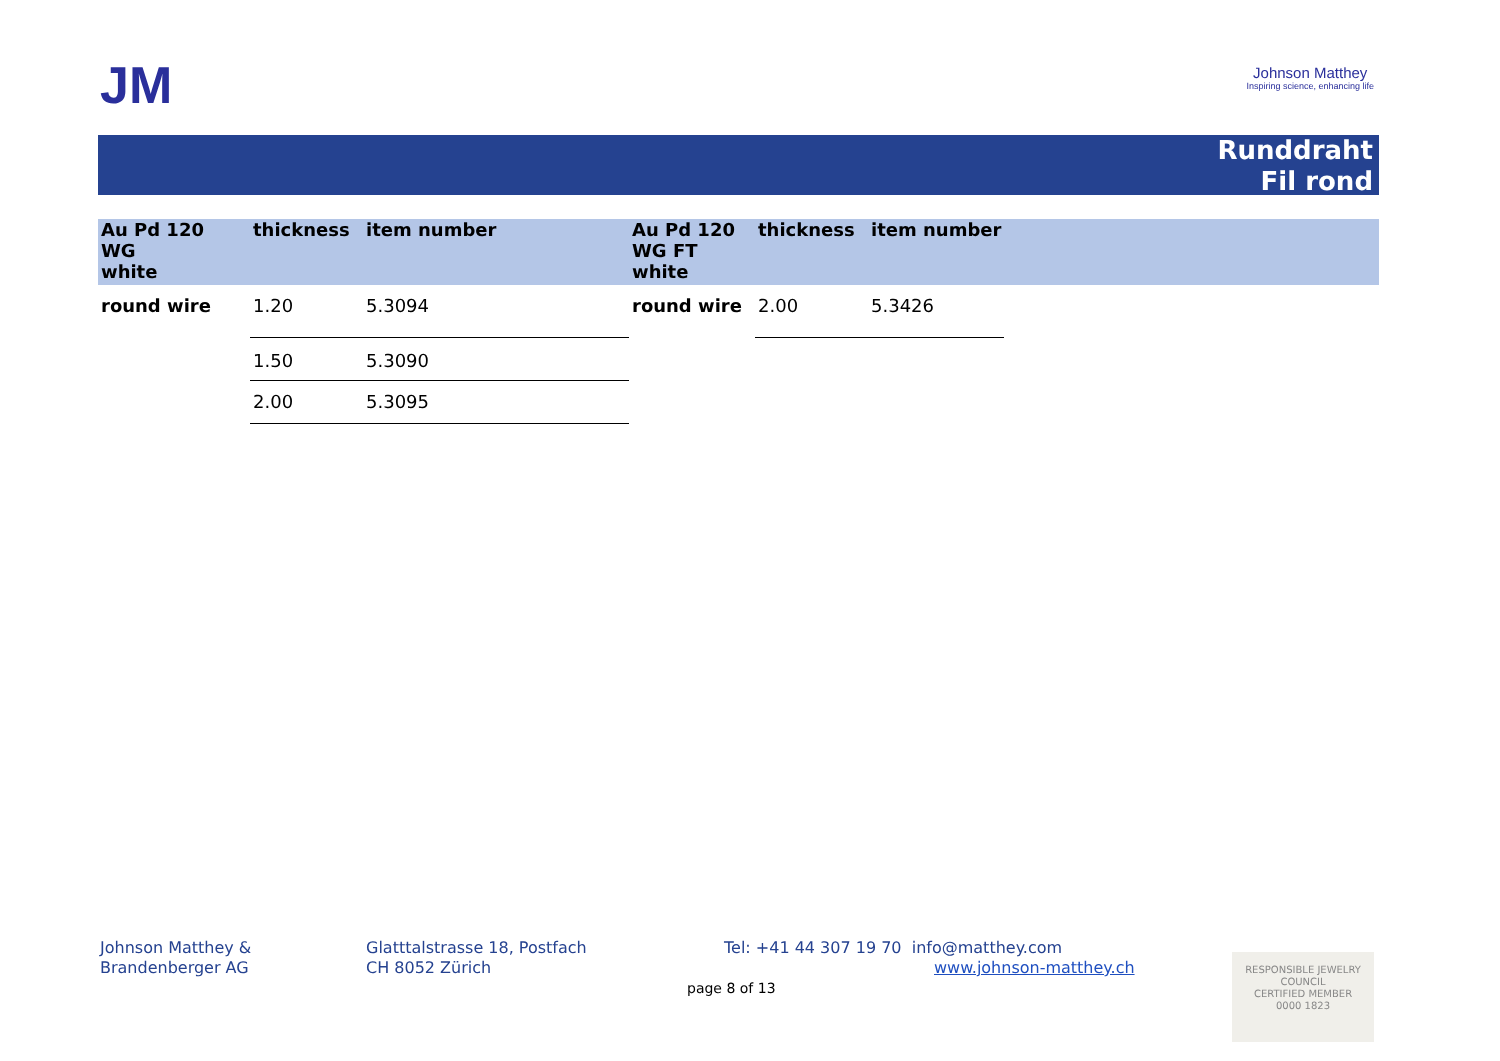JM
Johnson Matthey
Inspiring science, enhancing life
Runddraht
Fil rond
| Au Pd 120 WG white | thickness | item number | Au Pd 120 WG FT white | thickness | item number |
| --- | --- | --- | --- | --- | --- |
| round wire | 1.20 | 5.3094 | round wire | 2.00 | 5.3426 |
| | 1.50 | 5.3090 | | | |
| | 2.00 | 5.3095 | | | |
Johnson Matthey &
Brandenberger AG
Glatttalstrasse 18, Postfach
CH 8052 Zürich
Tel: +41 44 307 19 70 info@matthey.com
www.johnson-matthey.ch
page 8 of 13
RESPONSIBLE JEWELRY COUNCIL
CERTIFIED MEMBER
0000 1823